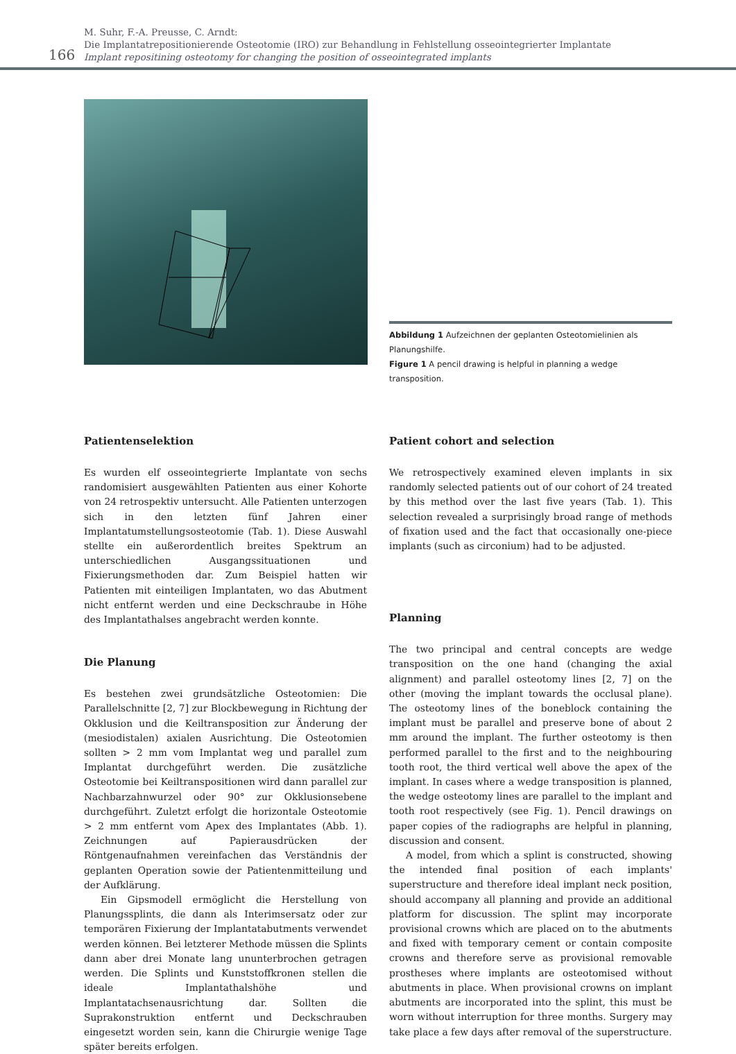166
M. Suhr, F.-A. Preusse, C. Arndt:
Die Implantatrepositionierende Osteotomie (IRO) zur Behandlung in Fehlstellung osseointegrierter Implantate
Implant repositining osteotomy for changing the position of osseointegrated implants
Abbildung 1 Aufzeichnen der geplanten Osteotomielinien als Planungshilfe.
Figure 1 A pencil drawing is helpful in planning a wedge transposition.
Patientenselektion
Es wurden elf osseointegrierte Implantate von sechs randomisiert ausgewählten Patienten aus einer Kohorte von 24 retrospektiv untersucht. Alle Patienten unterzogen sich in den letzten fünf Jahren einer Implantatumstellungsosteotomie (Tab. 1). Diese Auswahl stellte ein außerordentlich breites Spektrum an unterschiedlichen Ausgangssituationen und Fixierungsmethoden dar. Zum Beispiel hatten wir Patienten mit einteiligen Implantaten, wo das Abutment nicht entfernt werden und eine Deckschraube in Höhe des Implantathalses angebracht werden konnte.
Die Planung
Es bestehen zwei grundsätzliche Osteotomien: Die Parallelschnitte [2, 7] zur Blockbewegung in Richtung der Okklusion und die Keiltransposition zur Änderung der (mesiodistalen) axialen Ausrichtung. Die Osteotomien sollten > 2 mm vom Implantat weg und parallel zum Implantat durchgeführt werden. Die zusätzliche Osteotomie bei Keiltranspositionen wird dann parallel zur Nachbarzahnwurzel oder 90° zur Okklusionsebene durchgeführt. Zuletzt erfolgt die horizontale Osteotomie > 2 mm entfernt vom Apex des Implantates (Abb. 1). Zeichnungen auf Papierausdrücken der Röntgenaufnahmen vereinfachen das Verständnis der geplanten Operation sowie der Patientenmitteilung und der Aufklärung.
Ein Gipsmodell ermöglicht die Herstellung von Planungssplints, die dann als Interimsersatz oder zur temporären Fixierung der Implantatabutments verwendet werden können. Bei letzterer Methode müssen die Splints dann aber drei Monate lang ununterbrochen getragen werden. Die Splints und Kunststoffkronen stellen die ideale Implantathalshöhe und Implantatachsenausrichtung dar. Sollten die Suprakonstruktion entfernt und Deckschrauben eingesetzt worden sein, kann die Chirurgie wenige Tage später bereits erfolgen.
Patient cohort and selection
We retrospectively examined eleven implants in six randomly selected patients out of our cohort of 24 treated by this method over the last five years (Tab. 1). This selection revealed a surprisingly broad range of methods of fixation used and the fact that occasionally one-piece implants (such as circonium) had to be adjusted.
Planning
The two principal and central concepts are wedge transposition on the one hand (changing the axial alignment) and parallel osteotomy lines [2, 7] on the other (moving the implant towards the occlusal plane). The osteotomy lines of the boneblock containing the implant must be parallel and preserve bone of about 2 mm around the implant. The further osteotomy is then performed parallel to the first and to the neighbouring tooth root, the third vertical well above the apex of the implant. In cases where a wedge transposition is planned, the wedge osteotomy lines are parallel to the implant and tooth root respectively (see Fig. 1). Pencil drawings on paper copies of the radiographs are helpful in planning, discussion and consent.
A model, from which a splint is constructed, showing the intended final position of each implants' superstructure and therefore ideal implant neck position, should accompany all planning and provide an additional platform for discussion. The splint may incorporate provisional crowns which are placed on to the abutments and fixed with temporary cement or contain composite crowns and therefore serve as provisional removable prostheses where implants are osteotomised without abutments in place. When provisional crowns on implant abutments are incorporated into the splint, this must be worn without interruption for three months. Surgery may take place a few days after removal of the superstructure.